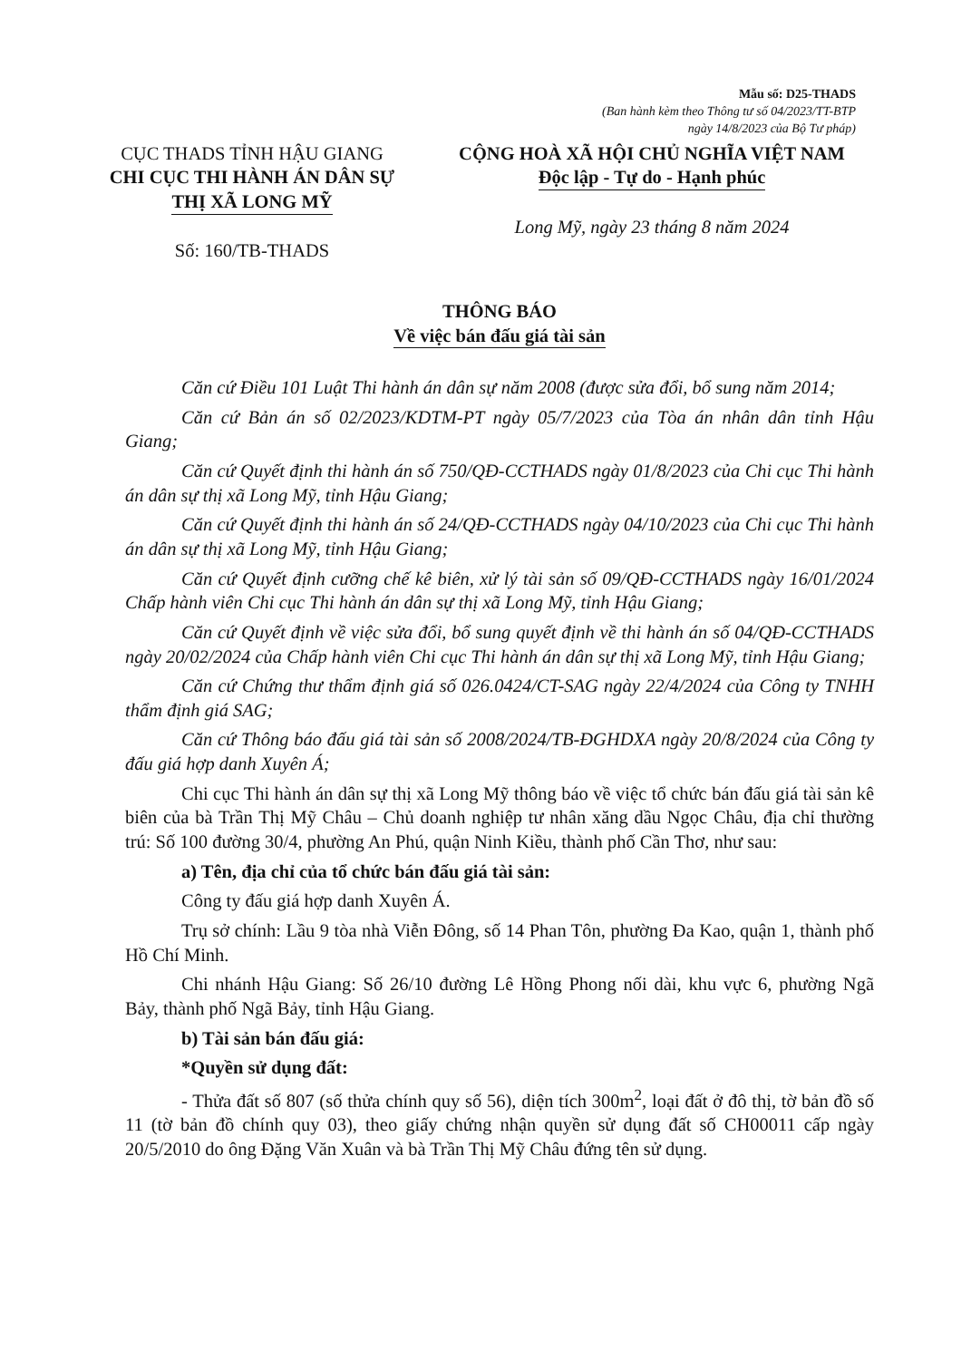Mẫu số: D25-THADS
(Ban hành kèm theo Thông tư số 04/2023/TT-BTP
ngày 14/8/2023 của Bộ Tư pháp)
CỤC THADS TỈNH HẬU GIANG
CHI CỤC THI HÀNH ÁN DÂN SỰ
THỊ XÃ LONG MỸ
Số: 160/TB-THADS
CỘNG HOÀ XÃ HỘI CHỦ NGHĨA VIỆT NAM
Độc lập - Tự do - Hạnh phúc
Long Mỹ, ngày 23 tháng 8 năm 2024
THÔNG BÁO
Về việc bán đấu giá tài sản
Căn cứ Điều 101 Luật Thi hành án dân sự năm 2008 (được sửa đổi, bổ sung năm 2014;
Căn cứ Bản án số 02/2023/KDTM-PT ngày 05/7/2023 của Tòa án nhân dân tỉnh Hậu Giang;
Căn cứ Quyết định thi hành án số 750/QĐ-CCTHADS ngày 01/8/2023 của Chi cục Thi hành án dân sự thị xã Long Mỹ, tỉnh Hậu Giang;
Căn cứ Quyết định thi hành án số 24/QĐ-CCTHADS ngày 04/10/2023 của Chi cục Thi hành án dân sự thị xã Long Mỹ, tỉnh Hậu Giang;
Căn cứ Quyết định cưỡng chế kê biên, xử lý tài sản số 09/QĐ-CCTHADS ngày 16/01/2024 Chấp hành viên Chi cục Thi hành án dân sự thị xã Long Mỹ, tỉnh Hậu Giang;
Căn cứ Quyết định về việc sửa đổi, bổ sung quyết định về thi hành án số 04/QĐ-CCTHADS ngày 20/02/2024 của Chấp hành viên Chi cục Thi hành án dân sự thị xã Long Mỹ, tỉnh Hậu Giang;
Căn cứ Chứng thư thẩm định giá số 026.0424/CT-SAG ngày 22/4/2024 của Công ty TNHH thẩm định giá SAG;
Căn cứ Thông báo đấu giá tài sản số 2008/2024/TB-ĐGHDXA ngày 20/8/2024 của Công ty đấu giá hợp danh Xuyên Á;
Chi cục Thi hành án dân sự thị xã Long Mỹ thông báo về việc tổ chức bán đấu giá tài sản kê biên của bà Trần Thị Mỹ Châu – Chủ doanh nghiệp tư nhân xăng dầu Ngọc Châu, địa chỉ thường trú: Số 100 đường 30/4, phường An Phú, quận Ninh Kiều, thành phố Cần Thơ, như sau:
a) Tên, địa chỉ của tổ chức bán đấu giá tài sản:
Công ty đấu giá hợp danh Xuyên Á.
Trụ sở chính: Lầu 9 tòa nhà Viễn Đông, số 14 Phan Tôn, phường Đa Kao, quận 1, thành phố Hồ Chí Minh.
Chi nhánh Hậu Giang: Số 26/10 đường Lê Hồng Phong nối dài, khu vực 6, phường Ngã Bảy, thành phố Ngã Bảy, tỉnh Hậu Giang.
b) Tài sản bán đấu giá:
*Quyền sử dụng đất:
- Thửa đất số 807 (số thửa chính quy số 56), diện tích 300m<sup>2</sup>, loại đất ở đô thị, tờ bản đồ số 11 (tờ bản đồ chính quy 03), theo giấy chứng nhận quyền sử dụng đất số CH00011 cấp ngày 20/5/2010 do ông Đặng Văn Xuân và bà Trần Thị Mỹ Châu đứng tên sử dụng.